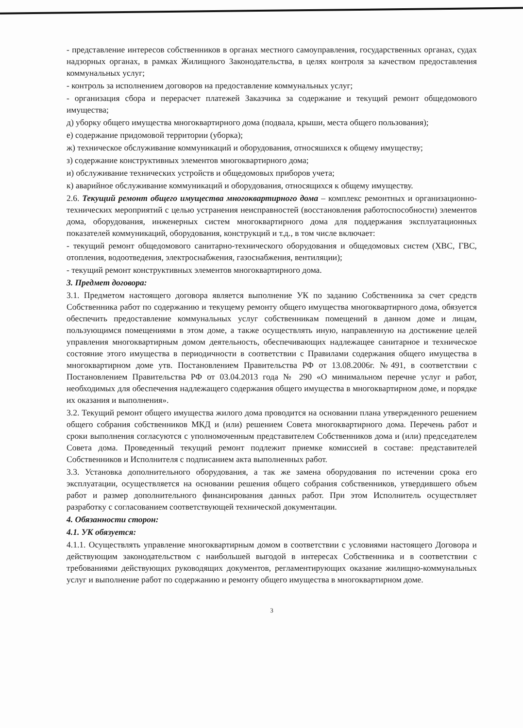- представление интересов собственников в органах местного самоуправления, государственных органах, судах надзорных органах, в рамках Жилищного Законодательства, в целях контроля за качеством предоставления коммунальных услуг;
- контроль за исполнением договоров на предоставление коммунальных услуг;
- организация сбора и перерасчет платежей Заказчика за содержание и текущий ремонт общедомового имущества;
д) уборку общего имущества многоквартирного дома (подвала, крыши, места общего пользования);
е) содержание придомовой территории (уборка);
ж) техническое обслуживание коммуникаций и оборудования, относяшихся к общему имуществу;
з) содержание конструктивных элементов многоквартирного дома;
и) обслуживание технических устройств и общедомовых приборов учета;
к) аварийное обслуживание коммуникаций и оборудования, относящихся к общему имуществу.
2.6. Текущий ремонт общего имущества многоквартирного дома – комплекс ремонтных и организационно-технических мероприятий с целью устранения неисправностей (восстановления работоспособности) элементов дома, оборудования, инженерных систем многоквартирного дома для поддержания эксплуатационных показателей коммуникаций, оборудования, конструкций и т.д., в том числе включает:
- текущий ремонт общедомового санитарно-технического оборудования и общедомовых систем (ХВС, ГВС, отопления, водоотведения, электроснабжения, газоснабжения, вентиляции);
- текущий ремонт конструктивных элементов многоквартирного дома.
3. Предмет договора:
3.1. Предметом настоящего договора является выполнение УК по заданию Собственника за счет средств Собственника работ по содержанию и текущему ремонту общего имущества многоквартирного дома, обязуется обеспечить предоставление коммунальных услуг собственникам помещений в данном доме и лицам, пользующимся помещениями в этом доме, а также осуществлять иную, направленную на достижение целей управления многоквартирным домом деятельность, обеспечивающих надлежащее санитарное и техническое состояние этого имущества в периодичности в соответствии с Правилами содержания общего имущества в многоквартирном доме утв. Постановлением Правительства РФ от 13.08.2006г. №491, в соответствии с Постановлением Правительства РФ от 03.04.2013 года № 290 «О минимальном перечне услуг и работ, необходимых для обеспечения надлежащего содержания общего имущества в многоквартирном доме, и порядке их оказания и выполнения».
3.2. Текущий ремонт общего имущества жилого дома проводится на основании плана утвержденного решением общего собрания собственников МКД и (или) решением Совета многоквартирного дома. Перечень работ и сроки выполнения согласуются с уполномоченным представителем Собственников дома и (или) председателем Совета дома. Проведенный текущий ремонт подлежит приемке комиссией в составе: представителей Собственников и Исполнителя с подписанием акта выполненных работ.
3.3. Установка дополнительного оборудования, а так же замена оборудования по истечении срока его эксплуатации, осуществляется на основании решения общего собрания собственников, утвердившего объем работ и размер дополнительного финансирования данных работ. При этом Исполнитель осуществляет разработку с согласованием соответствующей технической документации.
4. Обязанности сторон:
4.1. УК обязуется:
4.1.1. Осуществлять управление многоквартирным домом в соответствии с условиями настоящего Договора и действующим законодательством с наибольшей выгодой в интересах Собственника и в соответствии с требованиями действующих руководящих документов, регламентирующих оказание жилищно-коммунальных услуг и выполнение работ по содержанию и ремонту общего имущества в многоквартирном доме.
3